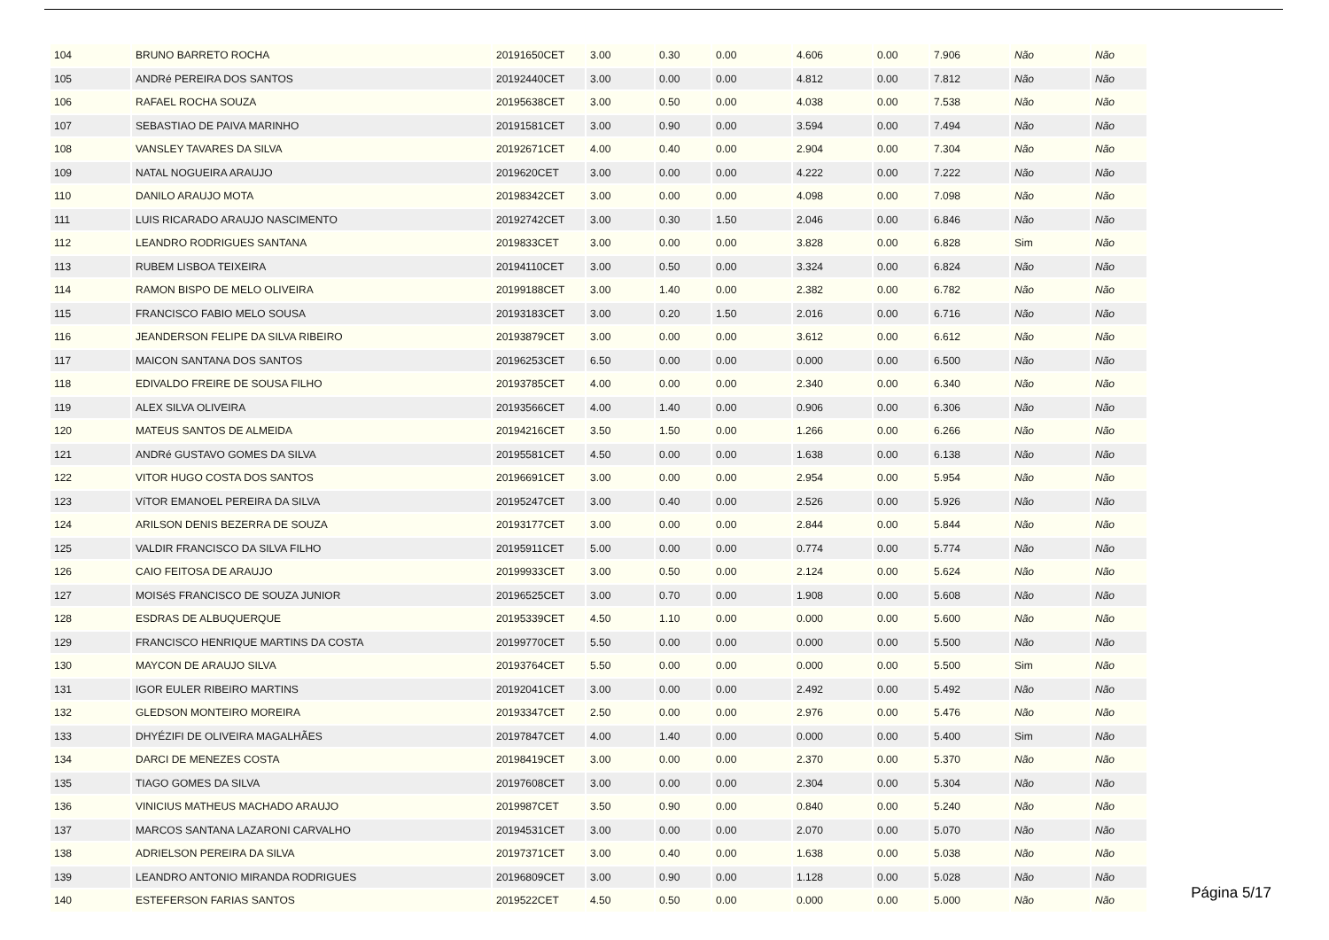| 104 | BRUNO BARRETO ROCHA | 20191650CET | 3.00 | 0.30 | 0.00 | 4.606 | 0.00 | 7.906 | Não | Não |
| 105 | ANDRé PEREIRA DOS SANTOS | 20192440CET | 3.00 | 0.00 | 0.00 | 4.812 | 0.00 | 7.812 | Não | Não |
| 106 | RAFAEL ROCHA SOUZA | 20195638CET | 3.00 | 0.50 | 0.00 | 4.038 | 0.00 | 7.538 | Não | Não |
| 107 | SEBASTIAO DE PAIVA MARINHO | 20191581CET | 3.00 | 0.90 | 0.00 | 3.594 | 0.00 | 7.494 | Não | Não |
| 108 | VANSLEY TAVARES DA SILVA | 20192671CET | 4.00 | 0.40 | 0.00 | 2.904 | 0.00 | 7.304 | Não | Não |
| 109 | NATAL NOGUEIRA ARAUJO | 2019620CET | 3.00 | 0.00 | 0.00 | 4.222 | 0.00 | 7.222 | Não | Não |
| 110 | DANILO ARAUJO MOTA | 20198342CET | 3.00 | 0.00 | 0.00 | 4.098 | 0.00 | 7.098 | Não | Não |
| 111 | LUIS RICARADO ARAUJO NASCIMENTO | 20192742CET | 3.00 | 0.30 | 1.50 | 2.046 | 0.00 | 6.846 | Não | Não |
| 112 | LEANDRO RODRIGUES SANTANA | 2019833CET | 3.00 | 0.00 | 0.00 | 3.828 | 0.00 | 6.828 | Sim | Não |
| 113 | RUBEM LISBOA TEIXEIRA | 20194110CET | 3.00 | 0.50 | 0.00 | 3.324 | 0.00 | 6.824 | Não | Não |
| 114 | RAMON BISPO DE MELO OLIVEIRA | 20199188CET | 3.00 | 1.40 | 0.00 | 2.382 | 0.00 | 6.782 | Não | Não |
| 115 | FRANCISCO FABIO MELO SOUSA | 20193183CET | 3.00 | 0.20 | 1.50 | 2.016 | 0.00 | 6.716 | Não | Não |
| 116 | JEANDERSON FELIPE DA SILVA RIBEIRO | 20193879CET | 3.00 | 0.00 | 0.00 | 3.612 | 0.00 | 6.612 | Não | Não |
| 117 | MAICON SANTANA DOS SANTOS | 20196253CET | 6.50 | 0.00 | 0.00 | 0.000 | 0.00 | 6.500 | Não | Não |
| 118 | EDIVALDO FREIRE DE SOUSA FILHO | 20193785CET | 4.00 | 0.00 | 0.00 | 2.340 | 0.00 | 6.340 | Não | Não |
| 119 | ALEX SILVA OLIVEIRA | 20193566CET | 4.00 | 1.40 | 0.00 | 0.906 | 0.00 | 6.306 | Não | Não |
| 120 | MATEUS SANTOS DE ALMEIDA | 20194216CET | 3.50 | 1.50 | 0.00 | 1.266 | 0.00 | 6.266 | Não | Não |
| 121 | ANDRé GUSTAVO GOMES DA SILVA | 20195581CET | 4.50 | 0.00 | 0.00 | 1.638 | 0.00 | 6.138 | Não | Não |
| 122 | VITOR HUGO COSTA DOS SANTOS | 20196691CET | 3.00 | 0.00 | 0.00 | 2.954 | 0.00 | 5.954 | Não | Não |
| 123 | VíTOR EMANOEL PEREIRA DA SILVA | 20195247CET | 3.00 | 0.40 | 0.00 | 2.526 | 0.00 | 5.926 | Não | Não |
| 124 | ARILSON DENIS BEZERRA DE SOUZA | 20193177CET | 3.00 | 0.00 | 0.00 | 2.844 | 0.00 | 5.844 | Não | Não |
| 125 | VALDIR FRANCISCO DA SILVA FILHO | 20195911CET | 5.00 | 0.00 | 0.00 | 0.774 | 0.00 | 5.774 | Não | Não |
| 126 | CAIO FEITOSA DE ARAUJO | 20199933CET | 3.00 | 0.50 | 0.00 | 2.124 | 0.00 | 5.624 | Não | Não |
| 127 | MOISéS FRANCISCO DE SOUZA JUNIOR | 20196525CET | 3.00 | 0.70 | 0.00 | 1.908 | 0.00 | 5.608 | Não | Não |
| 128 | ESDRAS DE ALBUQUERQUE | 20195339CET | 4.50 | 1.10 | 0.00 | 0.000 | 0.00 | 5.600 | Não | Não |
| 129 | FRANCISCO HENRIQUE MARTINS DA COSTA | 20199770CET | 5.50 | 0.00 | 0.00 | 0.000 | 0.00 | 5.500 | Não | Não |
| 130 | MAYCON DE ARAUJO SILVA | 20193764CET | 5.50 | 0.00 | 0.00 | 0.000 | 0.00 | 5.500 | Sim | Não |
| 131 | IGOR EULER RIBEIRO MARTINS | 20192041CET | 3.00 | 0.00 | 0.00 | 2.492 | 0.00 | 5.492 | Não | Não |
| 132 | GLEDSON MONTEIRO MOREIRA | 20193347CET | 2.50 | 0.00 | 0.00 | 2.976 | 0.00 | 5.476 | Não | Não |
| 133 | DHYÉZIFI DE OLIVEIRA MAGALHÃES | 20197847CET | 4.00 | 1.40 | 0.00 | 0.000 | 0.00 | 5.400 | Sim | Não |
| 134 | DARCI DE MENEZES COSTA | 20198419CET | 3.00 | 0.00 | 0.00 | 2.370 | 0.00 | 5.370 | Não | Não |
| 135 | TIAGO GOMES DA SILVA | 20197608CET | 3.00 | 0.00 | 0.00 | 2.304 | 0.00 | 5.304 | Não | Não |
| 136 | VINICIUS MATHEUS MACHADO ARAUJO | 2019987CET | 3.50 | 0.90 | 0.00 | 0.840 | 0.00 | 5.240 | Não | Não |
| 137 | MARCOS SANTANA LAZARONI CARVALHO | 20194531CET | 3.00 | 0.00 | 0.00 | 2.070 | 0.00 | 5.070 | Não | Não |
| 138 | ADRIELSON PEREIRA DA SILVA | 20197371CET | 3.00 | 0.40 | 0.00 | 1.638 | 0.00 | 5.038 | Não | Não |
| 139 | LEANDRO ANTONIO MIRANDA RODRIGUES | 20196809CET | 3.00 | 0.90 | 0.00 | 1.128 | 0.00 | 5.028 | Não | Não |
| 140 | ESTEFERSON FARIAS SANTOS | 2019522CET | 4.50 | 0.50 | 0.00 | 0.000 | 0.00 | 5.000 | Não | Não |
Página 5/17